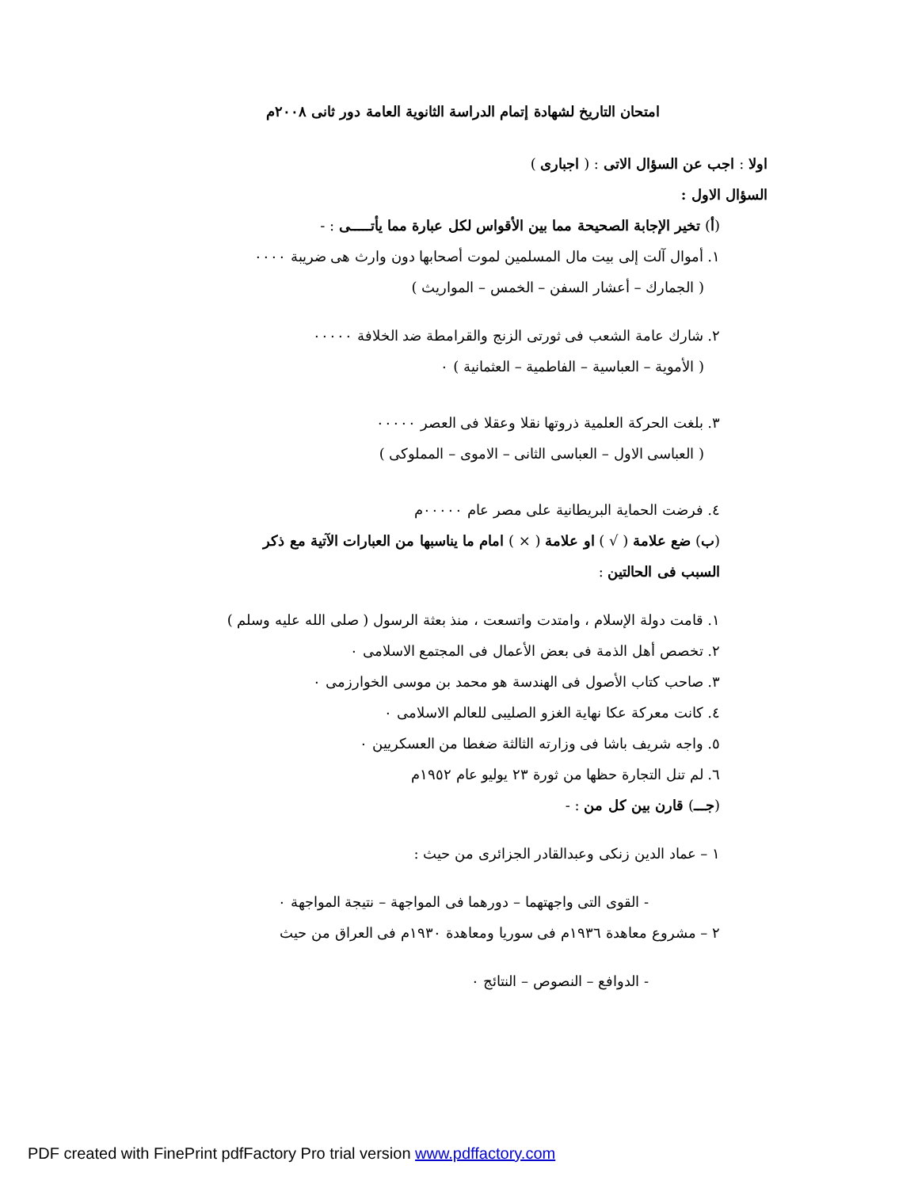امتحان التاريخ لشهادة إتمام الدراسة الثانوية العامة دور ثانى ٢٠٠٨م
اولا : اجب عن السؤال الاتى : ( اجبارى )
السؤال الاول :
(أ) تخير الإجابة الصحيحة مما بين الأقواس لكل عبارة مما يأتـــــى : -
١. أموال آلت إلى بيت مال المسلمين لموت أصحابها دون وارث هى ضريبة ٠٠٠٠
( الجمارك – أعشار السفن – الخمس – المواريث )
٢. شارك عامة الشعب فى ثورتى الزنج والقرامطة ضد الخلافة ٠٠٠٠٠
( الأموية – العباسية – الفاطمية – العثمانية ) ٠
٣. بلغت الحركة العلمية ذروتها نقلا وعقلا فى العصر ٠٠٠٠٠
( العباسى الاول – العباسى الثانى – الاموى – المملوكى )
٤. فرضت الحماية البريطانية على مصر عام ٠٠٠٠٠م
(ب) ضع علامة ( √ ) او علامة ( × ) امام ما يناسبها من العبارات الآتية مع ذكر
السبب فى الحالتين :
١. قامت دولة الإسلام ، وامتدت واتسعت ، منذ بعثة الرسول ( صلى الله عليه وسلم )
٢. تخصص أهل الذمة فى بعض الأعمال فى المجتمع الاسلامى ٠
٣. صاحب كتاب الأصول فى الهندسة هو محمد بن موسى الخوارزمى ٠
٤. كانت معركة عكا نهاية الغزو الصليبى للعالم الاسلامى ٠
٥. واجه شريف باشا فى وزارته الثالثة ضغطا من العسكريين ٠
٦. لم تنل التجارة حظها من ثورة ٢٣ يوليو عام ١٩٥٢م
(جـــ) قارن بين كل من : -
١ – عماد الدين زنكى وعبدالقادر الجزائرى من حيث :
- القوى التى واجهتهما – دورهما فى المواجهة – نتيجة المواجهة ٠
٢ – مشروع معاهدة ١٩٣٦م فى سوريا ومعاهدة ١٩٣٠م فى العراق من حيث
- الدوافع – النصوص – النتائج ٠
PDF created with FinePrint pdfFactory Pro trial version www.pdffactory.com